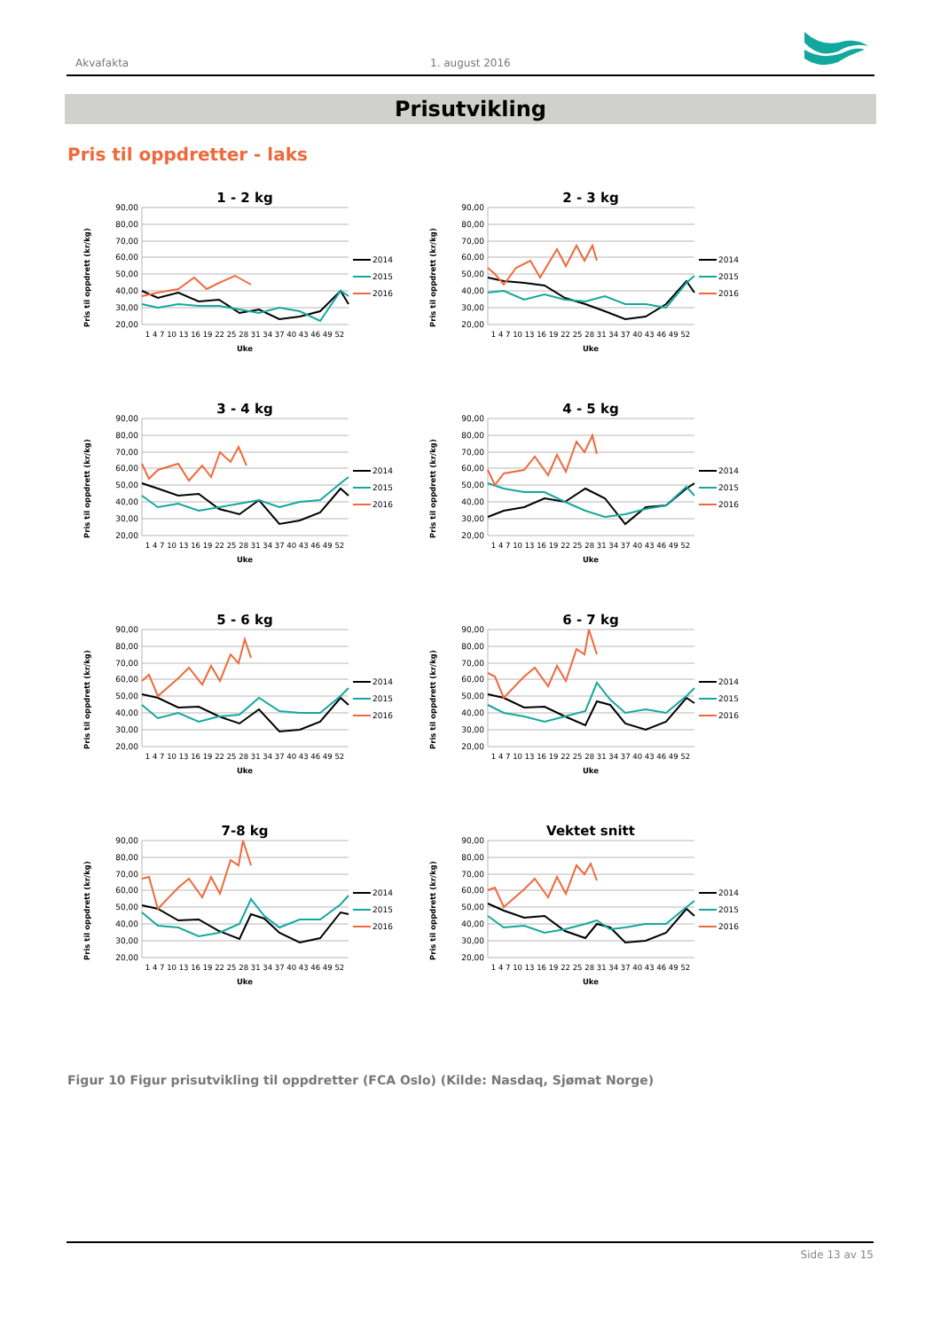Akvafakta 1. august 2016
Prisutvikling
Pris til oppdretter - laks
1 - 2 kg
90,00
80,00
70,00
60,00
50,00
40,00
30,00
20,00
Pris til oppdrett (kr/kg)
1 4 7 10 13 16 19 22 25 28 31 34 37 40 43 46 49 52
Uke
2014
2015
2016
2 - 3 kg
90,00
80,00
70,00
60,00
50,00
40,00
30,00
20,00
Pris til oppdrett (kr/kg)
1 4 7 10 13 16 19 22 25 28 31 34 37 40 43 46 49 52
Uke
2014
2015
2016
3 - 4 kg
90,00
80,00
70,00
60,00
50,00
40,00
30,00
20,00
Pris til oppdrett (kr/kg)
1 4 7 10 13 16 19 22 25 28 31 34 37 40 43 46 49 52
Uke
2014
2015
2016
4 - 5 kg
90,00
80,00
70,00
60,00
50,00
40,00
30,00
20,00
Pris til oppdrett (kr/kg)
1 4 7 10 13 16 19 22 25 28 31 34 37 40 43 46 49 52
Uke
2014
2015
2016
5 - 6 kg
90,00
80,00
70,00
60,00
50,00
40,00
30,00
20,00
Pris til oppdrett (kr/kg)
1 4 7 10 13 16 19 22 25 28 31 34 37 40 43 46 49 52
Uke
2014
2015
2016
6 - 7 kg
90,00
80,00
70,00
60,00
50,00
40,00
30,00
20,00
Pris til oppdrett (kr/kg)
1 4 7 10 13 16 19 22 25 28 31 34 37 40 43 46 49 52
Uke
2014
2015
2016
7-8 kg
90,00
80,00
70,00
60,00
50,00
40,00
30,00
20,00
Pris til oppdrett (kr/kg)
1 4 7 10 13 16 19 22 25 28 31 34 37 40 43 46 49 52
Uke
2014
2015
2016
Vektet snitt
90,00
80,00
70,00
60,00
50,00
40,00
30,00
20,00
Pris til oppdrett (kr/kg)
1 4 7 10 13 16 19 22 25 28 31 34 37 40 43 46 49 52
Uke
2014
2015
2016
Figur 10 Figur prisutvikling til oppdretter (FCA Oslo) (Kilde: Nasdaq, Sjømat Norge)
Side 13 av 15